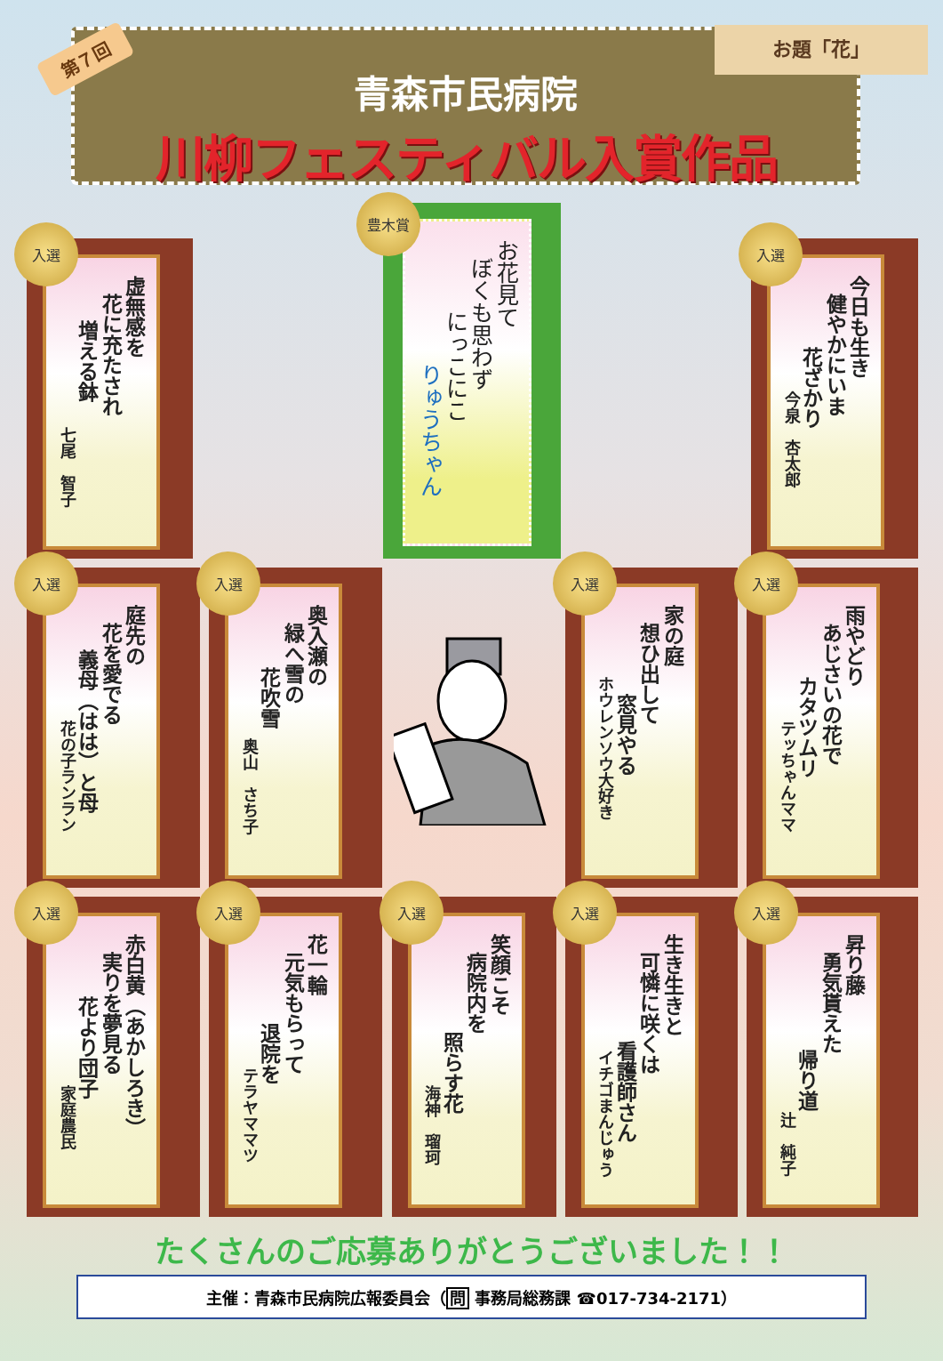第７回
お題「花」
青森市民病院
川柳フェスティバル入賞作品
入選
虚無感を
花に充たされ
増える鉢
七尾　智子
豊木賞
お花見て
ぼくも思わず
にっこにこ
りゅうちゃん
入選
今日も生き
健やかにいま
花ざかり
今泉　杏太郎
入選
庭先の
花を愛でる
義母（はは）と母
花の子ランラン
入選
奥入瀬の
緑へ雪の
花吹雪
奥山　さち子
入選
家の庭
想ひ出して
窓見やる
ホウレンソウ大好き
入選
雨やどり
あじさいの花で
カタツムリ
テッちゃんママ
入選
赤白黄（あかしろき）
実りを夢見る
花より団子
家庭農民
入選
花一輪
元気もらって
退院を
テラヤママツ
入選
笑顔こそ
病院内を
照らす花
海神　瑠珂
入選
生き生きと
可憐に咲くは
看護師さん
イチゴまんじゅう
入選
昇り藤
勇気貰えた
帰り道
辻　純子
たくさんのご応募ありがとうございました！！
主催：青森市民病院広報委員会（問 事務局総務課 ☎017-734-2171）